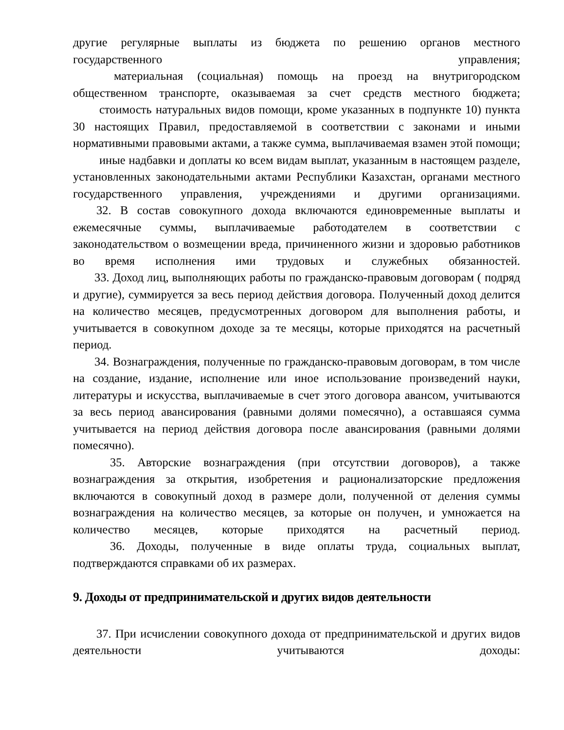другие регулярные выплаты из бюджета по решению органов местного государственного управления;
материальная (социальная) помощь на проезд на внутригородском общественном транспорте, оказываемая за счет средств местного бюджета;
стоимость натуральных видов помощи, кроме указанных в подпункте 10) пункта 30 настоящих Правил, предоставляемой в соответствии с законами и иными нормативными правовыми актами, а также сумма, выплачиваемая взамен этой помощи;
иные надбавки и доплаты ко всем видам выплат, указанным в настоящем разделе, установленных законодательными актами Республики Казахстан, органами местного государственного управления, учреждениями и другими организациями.
32. В состав совокупного дохода включаются единовременные выплаты и ежемесячные суммы, выплачиваемые работодателем в соответствии с законодательством о возмещении вреда, причиненного жизни и здоровью работников во время исполнения ими трудовых и служебных обязанностей.
33. Доход лиц, выполняющих работы по гражданско-правовым договорам ( подряд и другие), суммируется за весь период действия договора. Полученный доход делится на количество месяцев, предусмотренных договором для выполнения работы, и учитывается в совокупном доходе за те месяцы, которые приходятся на расчетный период.
34. Вознаграждения, полученные по гражданско-правовым договорам, в том числе на создание, издание, исполнение или иное использование произведений науки, литературы и искусства, выплачиваемые в счет этого договора авансом, учитываются за весь период авансирования (равными долями помесячно), а оставшаяся сумма учитывается на период действия договора после авансирования (равными долями помесячно).
35. Авторские вознаграждения (при отсутствии договоров), а также вознаграждения за открытия, изобретения и рационализаторские предложения включаются в совокупный доход в размере доли, полученной от деления суммы вознаграждения на количество месяцев, за которые он получен, и умножается на количество месяцев, которые приходятся на расчетный период.
36. Доходы, полученные в виде оплаты труда, социальных выплат, подтверждаются справками об их размерах.
9. Доходы от предпринимательской и других видов деятельности
37. При исчислении совокупного дохода от предпринимательской и других видов деятельности учитываются доходы: